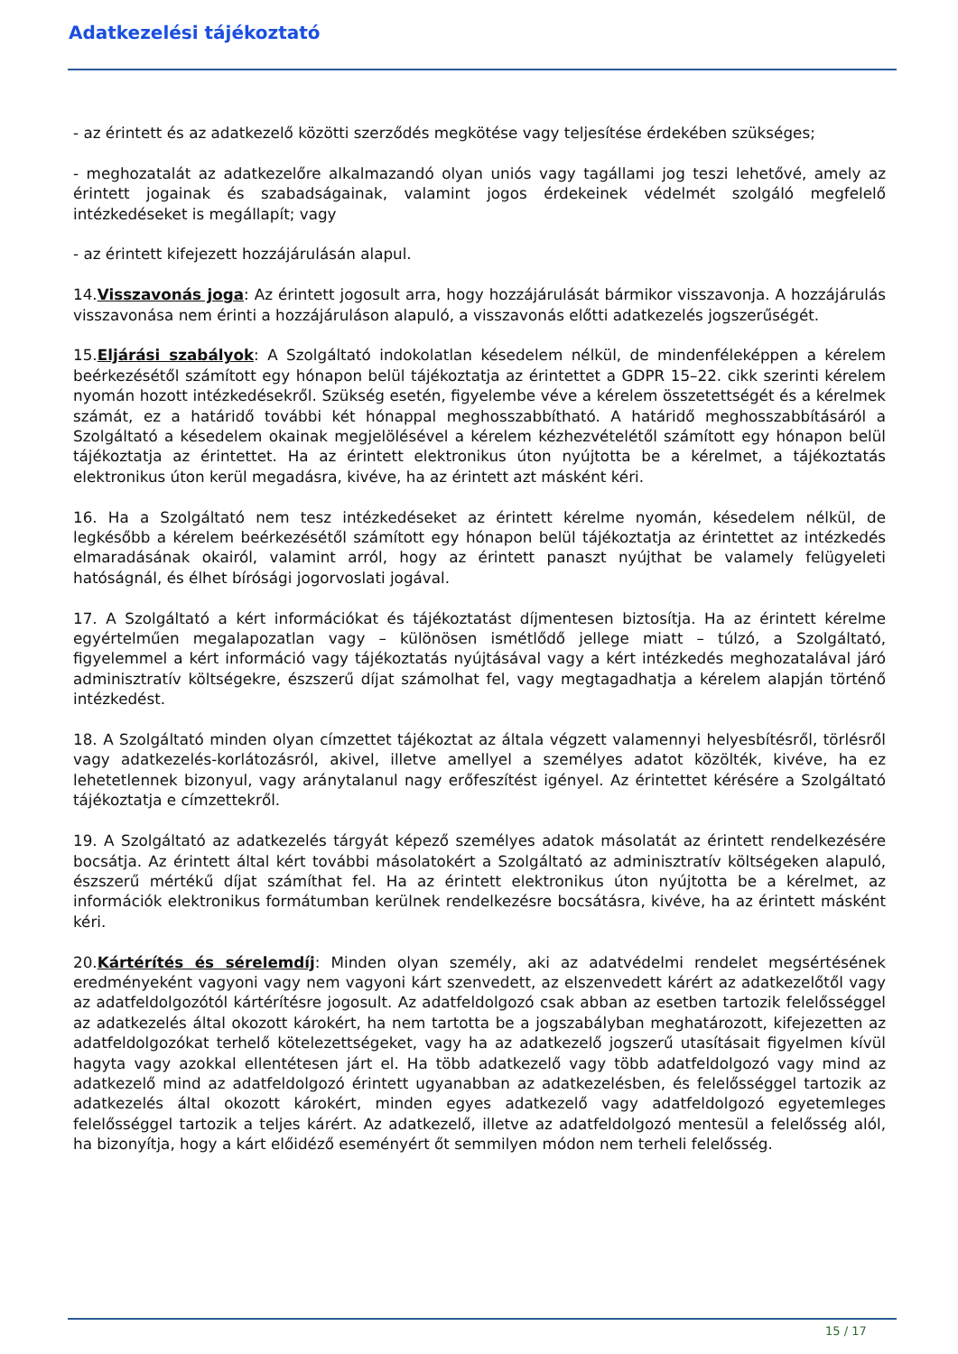Adatkezelési tájékoztató
- az érintett és az adatkezelő közötti szerződés megkötése vagy teljesítése érdekében szükséges;
- meghozatalát az adatkezelőre alkalmazandó olyan uniós vagy tagállami jog teszi lehetővé, amely az érintett jogainak és szabadságainak, valamint jogos érdekeinek védelmét szolgáló megfelelő intézkedéseket is megállapít; vagy
- az érintett kifejezett hozzájárulásán alapul.
14.Visszavonás joga: Az érintett jogosult arra, hogy hozzájárulását bármikor visszavonja. A hozzájárulás visszavonása nem érinti a hozzájáruláson alapuló, a visszavonás előtti adatkezelés jogszerűségét.
15.Eljárási szabályok: A Szolgáltató indokolatlan késedelem nélkül, de mindenféleképpen a kérelem beérkezésétől számított egy hónapon belül tájékoztatja az érintettet a GDPR 15–22. cikk szerinti kérelem nyomán hozott intézkedésekről. Szükség esetén, figyelembe véve a kérelem összetettségét és a kérelmek számát, ez a határidő további két hónappal meghosszabbítható. A határidő meghosszabbításáról a Szolgáltató a késedelem okainak megjelölésével a kérelem kézhezvételétől számított egy hónapon belül tájékoztatja az érintettet. Ha az érintett elektronikus úton nyújtotta be a kérelmet, a tájékoztatás elektronikus úton kerül megadásra, kivéve, ha az érintett azt másként kéri.
16. Ha a Szolgáltató nem tesz intézkedéseket az érintett kérelme nyomán, késedelem nélkül, de legkésőbb a kérelem beérkezésétől számított egy hónapon belül tájékoztatja az érintettet az intézkedés elmaradásának okairól, valamint arról, hogy az érintett panaszt nyújthat be valamely felügyeleti hatóságnál, és élhet bírósági jogorvoslati jogával.
17. A Szolgáltató a kért információkat és tájékoztatást díjmentesen biztosítja. Ha az érintett kérelme egyértelműen megalapozatlan vagy – különösen ismétlődő jellege miatt – túlzó, a Szolgáltató, figyelemmel a kért információ vagy tájékoztatás nyújtásával vagy a kért intézkedés meghozatalával járó adminisztratív költségekre, észszerű díjat számolhat fel, vagy megtagadhatja a kérelem alapján történő intézkedést.
18. A Szolgáltató minden olyan címzettet tájékoztat az általa végzett valamennyi helyesbítésről, törlésről vagy adatkezelés-korlátozásról, akivel, illetve amellyel a személyes adatot közölték, kivéve, ha ez lehetetlennek bizonyul, vagy aránytalanul nagy erőfeszítést igényel. Az érintettet kérésére a Szolgáltató tájékoztatja e címzettekről.
19. A Szolgáltató az adatkezelés tárgyát képező személyes adatok másolatát az érintett rendelkezésére bocsátja. Az érintett által kért további másolatokért a Szolgáltató az adminisztratív költségeken alapuló, észszerű mértékű díjat számíthat fel. Ha az érintett elektronikus úton nyújtotta be a kérelmet, az információk elektronikus formátumban kerülnek rendelkezésre bocsátásra, kivéve, ha az érintett másként kéri.
20.Kártérítés és sérelemdíj: Minden olyan személy, aki az adatvédelmi rendelet megsértésének eredményeként vagyoni vagy nem vagyoni kárt szenvedett, az elszenvedett kárért az adatkezelőtől vagy az adatfeldolgozótól kártérítésre jogosult. Az adatfeldolgozó csak abban az esetben tartozik felelősséggel az adatkezelés által okozott károkért, ha nem tartotta be a jogszabályban meghatározott, kifejezetten az adatfeldolgozókat terhelő kötelezettségeket, vagy ha az adatkezelő jogszerű utasításait figyelmen kívül hagyta vagy azokkal ellentétesen járt el. Ha több adatkezelő vagy több adatfeldolgozó vagy mind az adatkezelő mind az adatfeldolgozó érintett ugyanabban az adatkezelésben, és felelősséggel tartozik az adatkezelés által okozott károkért, minden egyes adatkezelő vagy adatfeldolgozó egyetemleges felelősséggel tartozik a teljes kárért. Az adatkezelő, illetve az adatfeldolgozó mentesül a felelősség alól, ha bizonyítja, hogy a kárt előidéző eseményért őt semmilyen módon nem terheli felelősség.
15 / 17